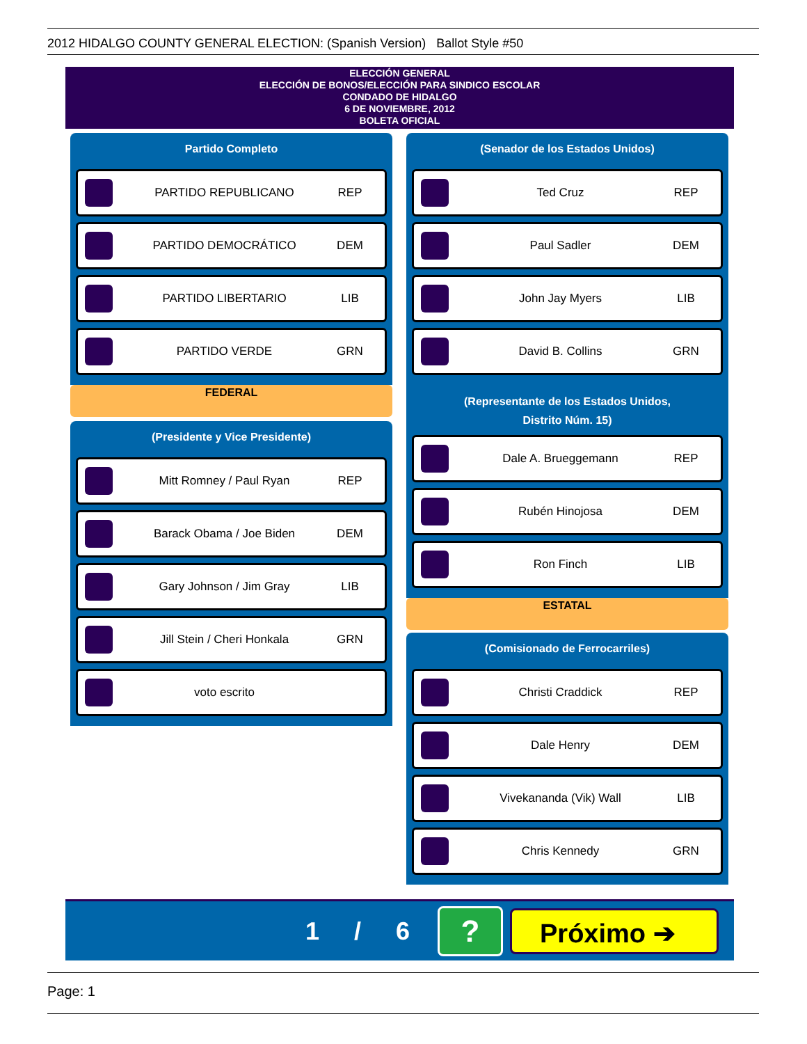2012 HIDALGO COUNTY GENERAL ELECTION: (Spanish Version) Ballot Style #50
ELECCIÓN GENERAL
ELECCIÓN DE BONOS/ELECCIÓN PARA SINDICO ESCOLAR
CONDADO DE HIDALGO
6 DE NOVIEMBRE, 2012
BOLETA OFICIAL
Partido Completo
PARTIDO REPUBLICANO REP
PARTIDO DEMOCRÁTICO DEM
PARTIDO LIBERTARIO LIB
PARTIDO VERDE GRN
FEDERAL
(Presidente y Vice Presidente)
Mitt Romney / Paul Ryan REP
Barack Obama / Joe Biden DEM
Gary Johnson / Jim Gray LIB
Jill Stein / Cheri Honkala GRN
voto escrito
(Senador de los Estados Unidos)
Ted Cruz REP
Paul Sadler DEM
John Jay Myers LIB
David B. Collins GRN
(Representante de los Estados Unidos,
Distrito Núm. 15)
Dale A. Brueggemann REP
Rubén Hinojosa DEM
Ron Finch LIB
ESTATAL
(Comisionado de Ferrocarriles)
Christi Craddick REP
Dale Henry DEM
Vivekananda (Vik) Wall LIB
Chris Kennedy GRN
1 / 6
?
Próximo ➔
Page: 1